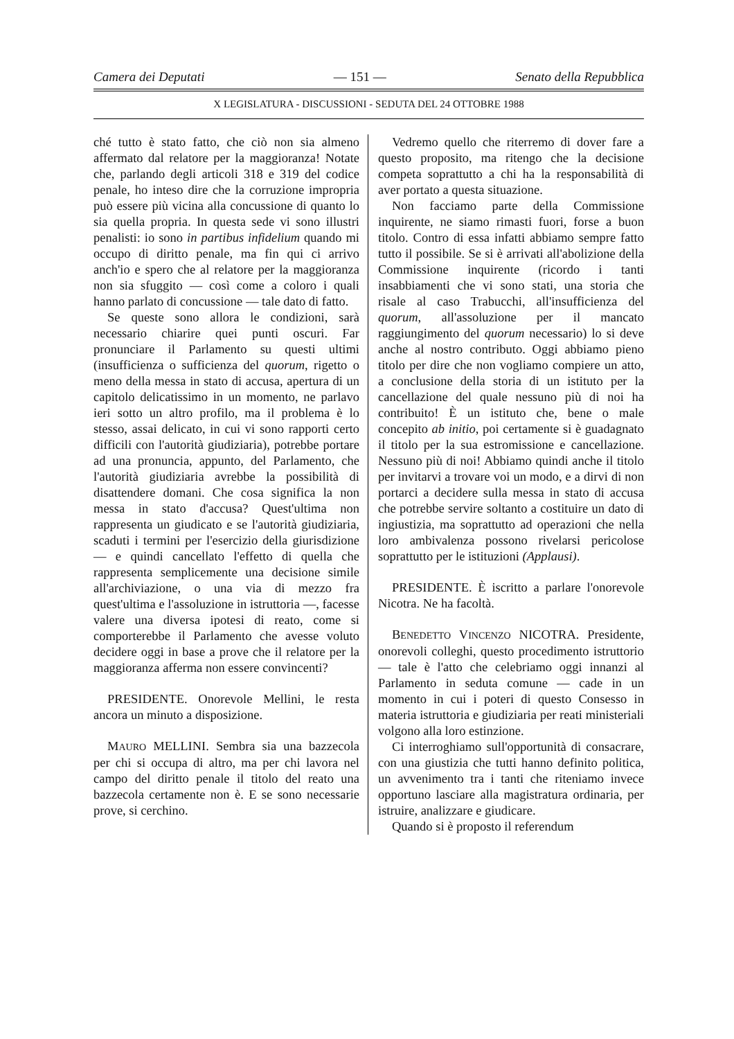Camera dei Deputati — 151 — Senato della Repubblica
X LEGISLATURA - DISCUSSIONI - SEDUTA DEL 24 OTTOBRE 1988
ché tutto è stato fatto, che ciò non sia almeno affermato dal relatore per la maggioranza! Notate che, parlando degli articoli 318 e 319 del codice penale, ho inteso dire che la corruzione impropria può essere più vicina alla concussione di quanto lo sia quella propria. In questa sede vi sono illustri penalisti: io sono in partibus infidelium quando mi occupo di diritto penale, ma fin qui ci arrivo anch'io e spero che al relatore per la maggioranza non sia sfuggito — così come a coloro i quali hanno parlato di concussione — tale dato di fatto.
Se queste sono allora le condizioni, sarà necessario chiarire quei punti oscuri. Far pronunciare il Parlamento su questi ultimi (insufficienza o sufficienza del quorum, rigetto o meno della messa in stato di accusa, apertura di un capitolo delicatissimo in un momento, ne parlavo ieri sotto un altro profilo, ma il problema è lo stesso, assai delicato, in cui vi sono rapporti certo difficili con l'autorità giudiziaria), potrebbe portare ad una pronuncia, appunto, del Parlamento, che l'autorità giudiziaria avrebbe la possibilità di disattendere domani. Che cosa significa la non messa in stato d'accusa? Quest'ultima non rappresenta un giudicato e se l'autorità giudiziaria, scaduti i termini per l'esercizio della giurisdizione — e quindi cancellato l'effetto di quella che rappresenta semplicemente una decisione simile all'archiviazione, o una via di mezzo fra quest'ultima e l'assoluzione in istruttoria —, facesse valere una diversa ipotesi di reato, come si comporterebbe il Parlamento che avesse voluto decidere oggi in base a prove che il relatore per la maggioranza afferma non essere convincenti?
PRESIDENTE. Onorevole Mellini, le resta ancora un minuto a disposizione.
MAURO MELLINI. Sembra sia una bazzecola per chi si occupa di altro, ma per chi lavora nel campo del diritto penale il titolo del reato una bazzecola certamente non è. E se sono necessarie prove, si cerchino.
Vedremo quello che riterremo di dover fare a questo proposito, ma ritengo che la decisione competa soprattutto a chi ha la responsabilità di aver portato a questa situazione.
Non facciamo parte della Commissione inquirente, ne siamo rimasti fuori, forse a buon titolo. Contro di essa infatti abbiamo sempre fatto tutto il possibile. Se si è arrivati all'abolizione della Commissione inquirente (ricordo i tanti insabbiamenti che vi sono stati, una storia che risale al caso Trabucchi, all'insufficienza del quorum, all'assoluzione per il mancato raggiungimento del quorum necessario) lo si deve anche al nostro contributo. Oggi abbiamo pieno titolo per dire che non vogliamo compiere un atto, a conclusione della storia di un istituto per la cancellazione del quale nessuno più di noi ha contribuito! È un istituto che, bene o male concepito ab initio, poi certamente si è guadagnato il titolo per la sua estromissione e cancellazione. Nessuno più di noi! Abbiamo quindi anche il titolo per invitarvi a trovare voi un modo, e a dirvi di non portarci a decidere sulla messa in stato di accusa che potrebbe servire soltanto a costituire un dato di ingiustizia, ma soprattutto ad operazioni che nella loro ambivalenza possono rivelarsi pericolose soprattutto per le istituzioni (Applausi).
PRESIDENTE. È iscritto a parlare l'onorevole Nicotra. Ne ha facoltà.
BENEDETTO VINCENZO NICOTRA. Presidente, onorevoli colleghi, questo procedimento istruttorio — tale è l'atto che celebriamo oggi innanzi al Parlamento in seduta comune — cade in un momento in cui i poteri di questo Consesso in materia istruttoria e giudiziaria per reati ministeriali volgono alla loro estinzione.
Ci interroghiamo sull'opportunità di consacrare, con una giustizia che tutti hanno definito politica, un avvenimento tra i tanti che riteniamo invece opportuno lasciare alla magistratura ordinaria, per istruire, analizzare e giudicare.
Quando si è proposto il referendum